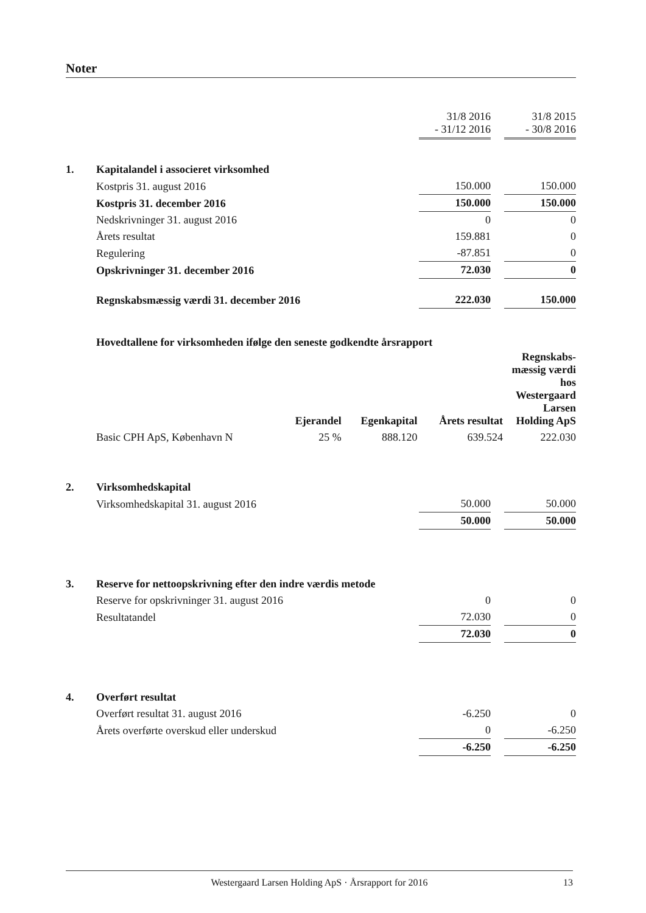Noter
| | | 31/8 2016 - 31/12 2016 | | 31/8 2015 - 30/8 2016 |
| 1. | Kapitalandel i associeret virksomhed | | | |
| | Kostpris 31. august 2016 | 150.000 | | 150.000 |
| | Kostpris 31. december 2016 | 150.000 | | 150.000 |
| | Nedskrivninger 31. august 2016 | 0 | | 0 |
| | Årets resultat | 159.881 | | 0 |
| | Regulering | -87.851 | | 0 |
| | Opskrivninger 31. december 2016 | 72.030 | | 0 |
| | Regnskabsmæssig værdi 31. december 2016 | 222.030 | | 150.000 |
Hovedtallene for virksomheden ifølge den seneste godkendte årsrapport
| | Ejerandel | Egenkapital | Årets resultat | Regnskabs- mæssig værdi hos Westergaard Larsen Holding ApS |
| Basic CPH ApS, København N | 25 % | 888.120 | 639.524 | 222.030 |
| 2. | Virksomhedskapital | | | |
| | Virksomhedskapital 31. august 2016 | 50.000 | | 50.000 |
| | | 50.000 | | 50.000 |
| 3. | Reserve for nettoopskrivning efter den indre værdis metode | | | |
| | Reserve for opskrivninger 31. august 2016 | 0 | | 0 |
| | Resultatandel | 72.030 | | 0 |
| | | 72.030 | | 0 |
| 4. | Overført resultat | | | |
| | Overført resultat 31. august 2016 | -6.250 | | 0 |
| | Årets overførte overskud eller underskud | 0 | | -6.250 |
| | | -6.250 | | -6.250 |
Westergaard Larsen Holding ApS · Årsrapport for 2016 13